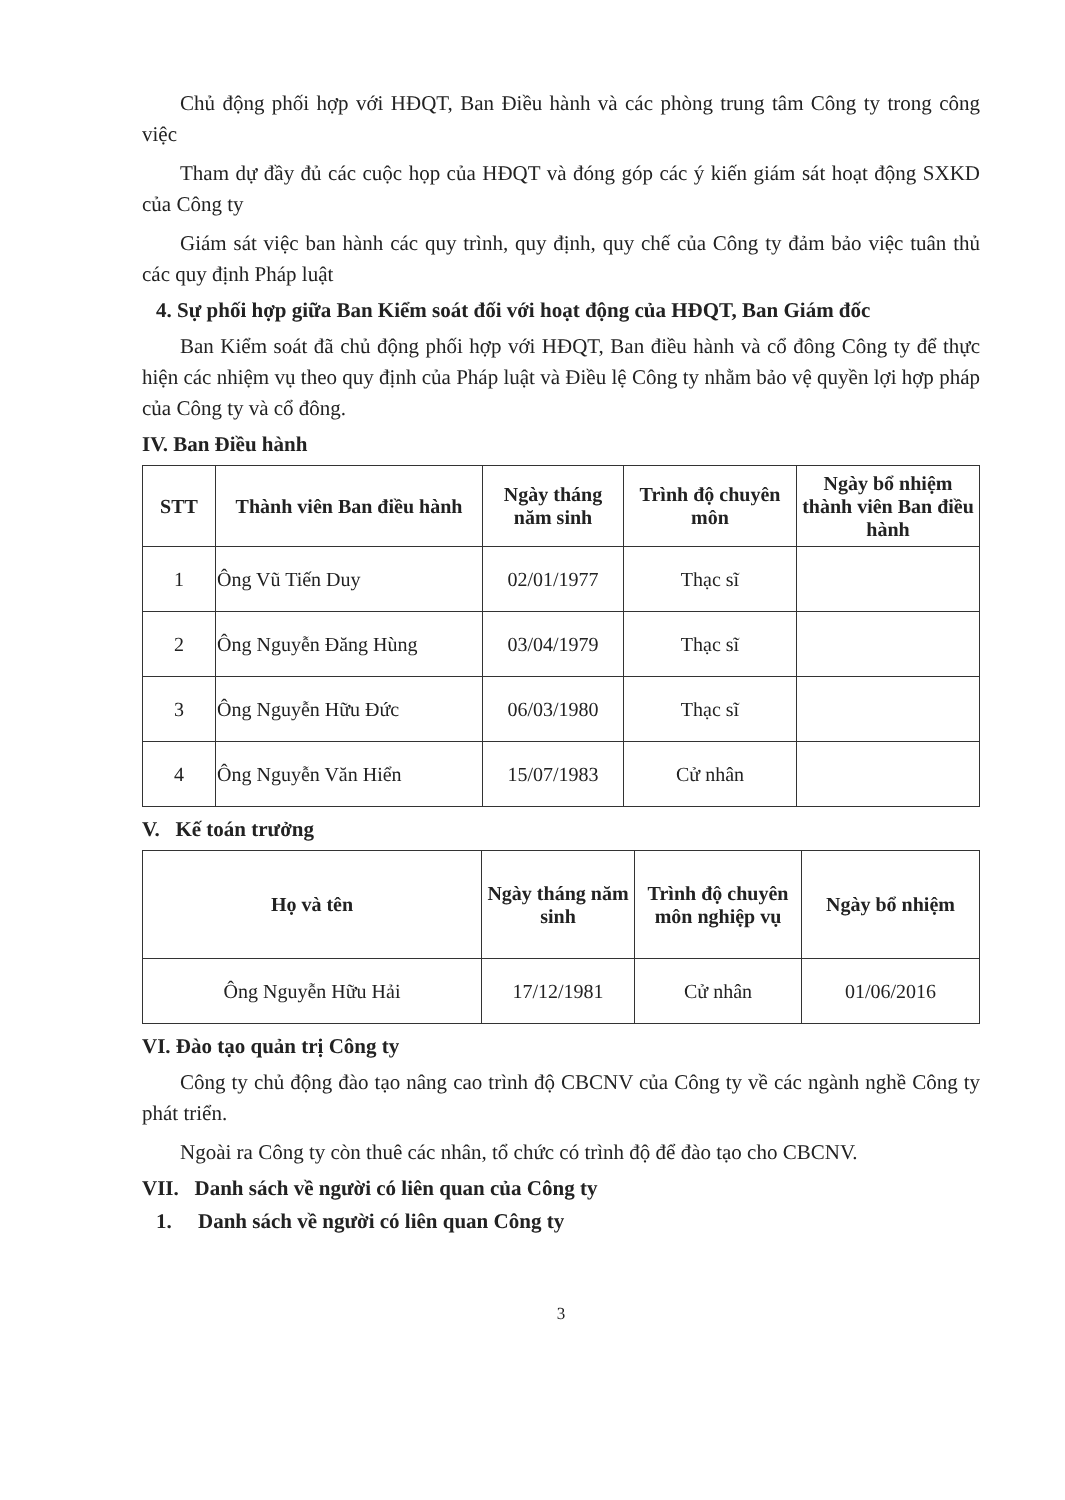Chủ động phối hợp với HĐQT, Ban Điều hành và các phòng trung tâm Công ty trong công việc
Tham dự đầy đủ các cuộc họp của HĐQT và đóng góp các ý kiến giám sát hoạt động SXKD của Công ty
Giám sát việc ban hành các quy trình, quy định, quy chế của Công ty đảm bảo việc tuân thủ các quy định Pháp luật
4. Sự phối hợp giữa Ban Kiểm soát đối với hoạt động của HĐQT, Ban Giám đốc
Ban Kiểm soát đã chủ động phối hợp với HĐQT, Ban điều hành và cổ đông Công ty để thực hiện các nhiệm vụ theo quy định của Pháp luật và Điều lệ Công ty nhằm bảo vệ quyền lợi hợp pháp của Công ty và cổ đông.
IV. Ban Điều hành
| STT | Thành viên Ban điều hành | Ngày tháng năm sinh | Trình độ chuyên môn | Ngày bổ nhiệm thành viên Ban điều hành |
| --- | --- | --- | --- | --- |
| 1 | Ông Vũ Tiến Duy | 02/01/1977 | Thạc sĩ | |
| 2 | Ông Nguyễn Đăng Hùng | 03/04/1979 | Thạc sĩ | |
| 3 | Ông Nguyễn Hữu Đức | 06/03/1980 | Thạc sĩ | |
| 4 | Ông Nguyễn Văn Hiển | 15/07/1983 | Cử nhân | |
V. Kế toán trưởng
| Họ và tên | Ngày tháng năm sinh | Trình độ chuyên môn nghiệp vụ | Ngày bổ nhiệm |
| --- | --- | --- | --- |
| Ông Nguyễn Hữu Hải | 17/12/1981 | Cử nhân | 01/06/2016 |
VI. Đào tạo quản trị Công ty
Công ty chủ động đào tạo nâng cao trình độ CBCNV của Công ty về các ngành nghề Công ty phát triển.
Ngoài ra Công ty còn thuê các nhân, tổ chức có trình độ để đào tạo cho CBCNV.
VII. Danh sách về người có liên quan của Công ty
1. Danh sách về người có liên quan Công ty
3